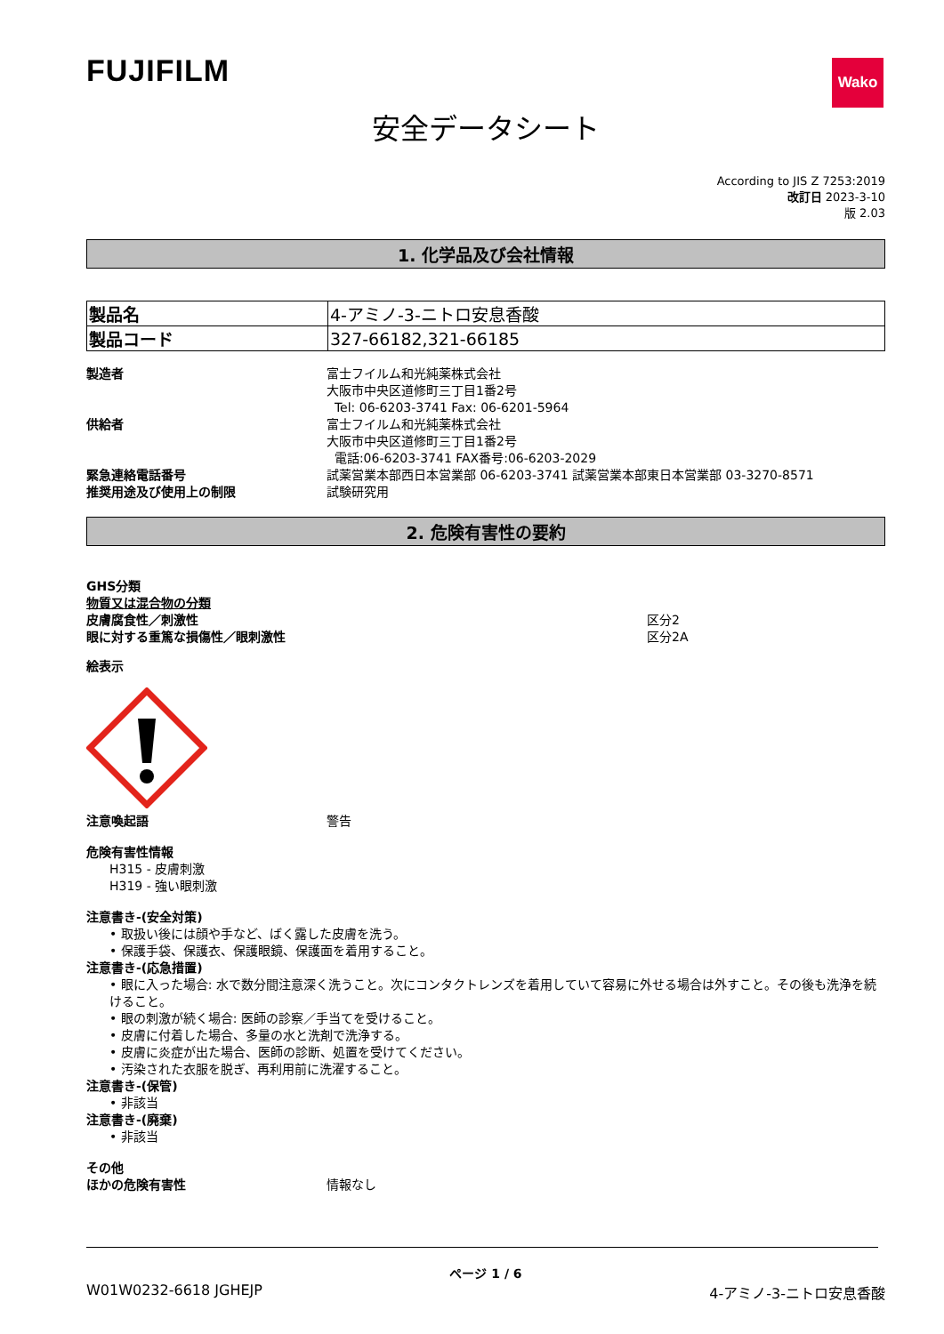FUJIFILM
Wako
安全データシート
According to JIS Z 7253:2019
改訂日 2023-3-10
版 2.03
1. 化学品及び会社情報
| 製品名 | 4-アミノ-3-ニトロ安息香酸 |
| 製品コード | 327-66182,321-66185 |
製造者 富士フイルム和光純薬株式会社
大阪市中央区道修町三丁目1番2号
Tel: 06-6203-3741 Fax: 06-6201-5964
供給者 富士フイルム和光純薬株式会社
大阪市中央区道修町三丁目1番2号
電話:06-6203-3741 FAX番号:06-6203-2029
緊急連絡電話番号 試薬営業本部西日本営業部 06-6203-3741 試薬営業本部東日本営業部 03-3270-8571
推奨用途及び使用上の制限 試験研究用
2. 危険有害性の要約
GHS分類
物質又は混合物の分類
皮膚腐食性／刺激性 区分2
眼に対する重篤な損傷性／眼刺激性 区分2A
絵表示
注意喚起語 警告
危険有害性情報
H315 - 皮膚刺激
H319 - 強い眼刺激
注意書き-(安全対策)
• 取扱い後には顔や手など、ばく露した皮膚を洗う。
• 保護手袋、保護衣、保護眼鏡、保護面を着用すること。
注意書き-(応急措置)
• 眼に入った場合: 水で数分間注意深く洗うこと。次にコンタクトレンズを着用していて容易に外せる場合は外すこと。その後も洗浄を続けること。
• 眼の刺激が続く場合: 医師の診察／手当てを受けること。
• 皮膚に付着した場合、多量の水と洗剤で洗浄する。
• 皮膚に炎症が出た場合、医師の診断、処置を受けてください。
• 汚染された衣服を脱ぎ、再利用前に洗濯すること。
注意書き-(保管)
• 非該当
注意書き-(廃棄)
• 非該当
その他
ほかの危険有害性 情報なし
ページ 1 / 6
W01W0232-6618 JGHEJP 4-アミノ-3-ニトロ安息香酸